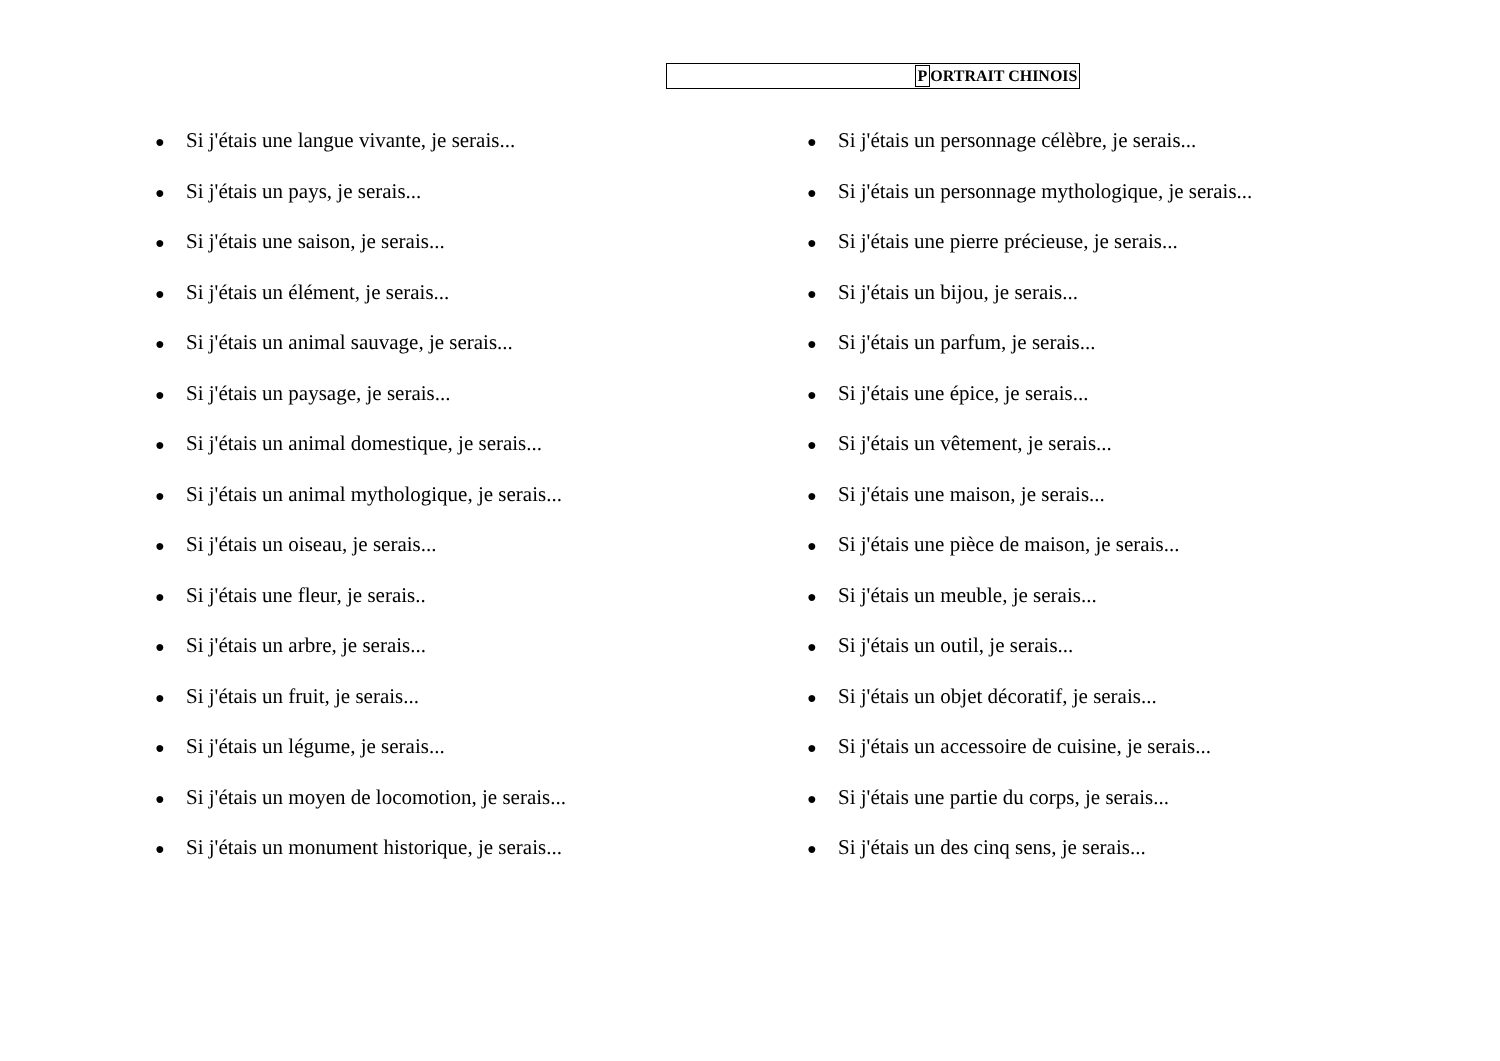PORTRAIT CHINOIS
● Si j'étais une langue vivante, je serais...
● Si j'étais un pays, je serais...
● Si j'étais une saison, je serais...
● Si j'étais un élément, je serais...
● Si j'étais un animal sauvage, je serais...
● Si j'étais un paysage, je serais...
● Si j'étais un animal domestique, je serais...
● Si j'étais un animal mythologique, je serais...
● Si j'étais un oiseau, je serais...
● Si j'étais une fleur, je serais..
● Si j'étais un arbre, je serais...
● Si j'étais un fruit, je serais...
● Si j'étais un légume, je serais...
● Si j'étais un moyen de locomotion, je serais...
● Si j'étais un monument historique, je serais...
● Si j'étais un personnage célèbre, je serais...
● Si j'étais un personnage mythologique, je serais...
● Si j'étais une pierre précieuse, je serais...
● Si j'étais un bijou, je serais...
● Si j'étais un parfum, je serais...
● Si j'étais une épice, je serais...
● Si j'étais un vêtement, je serais...
● Si j'étais une maison, je serais...
● Si j'étais une pièce de maison, je serais...
● Si j'étais un meuble, je serais...
● Si j'étais un outil, je serais...
● Si j'étais un objet décoratif, je serais...
● Si j'étais un accessoire de cuisine, je serais...
● Si j'étais une partie du corps, je serais...
● Si j'étais un des cinq sens, je serais...